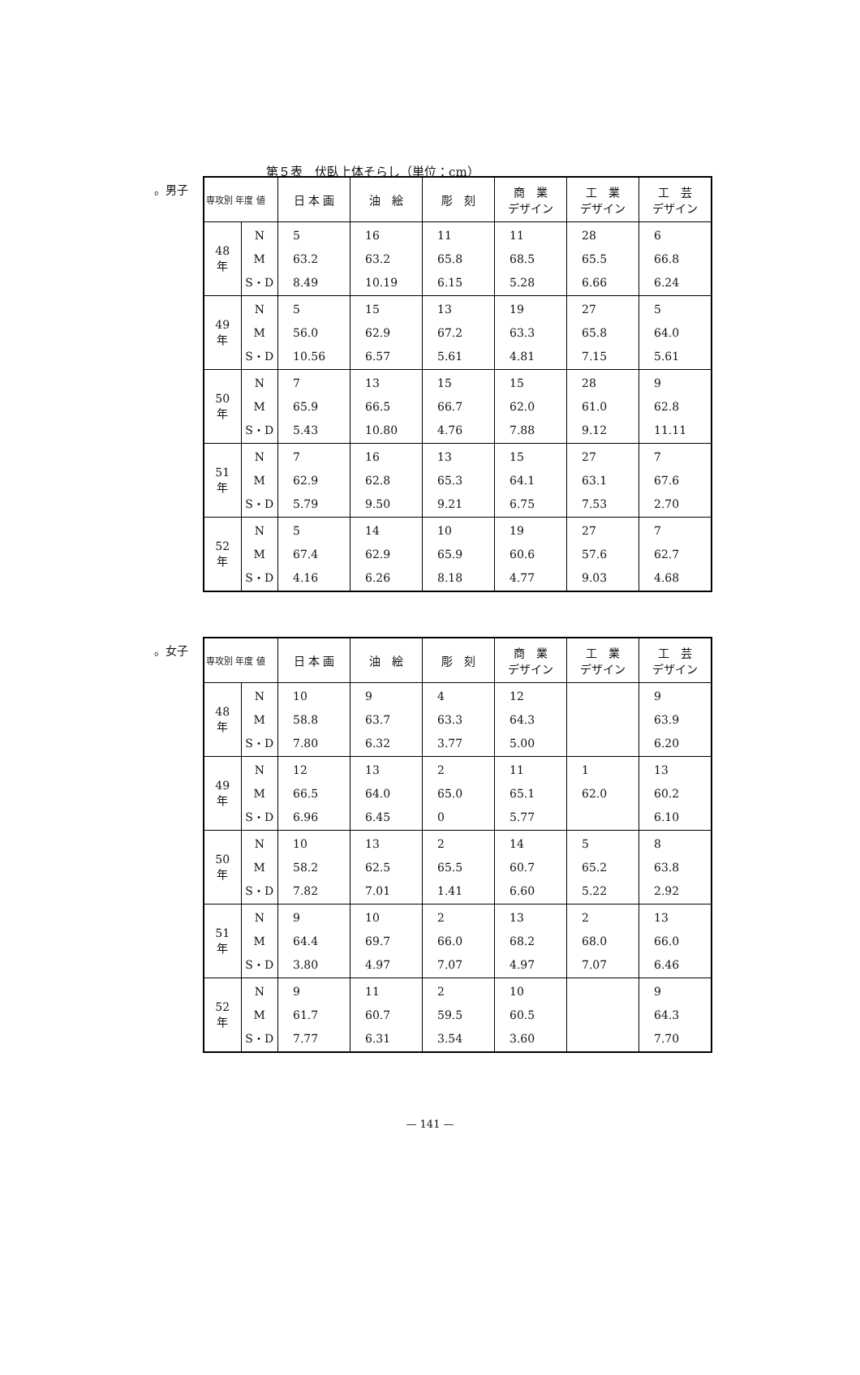第５表　伏臥上体そらし（単位：cm）
。男子
| 専攻別 年度 値 | | 日 本 画 | 油 絵 | 彫 刻 | 商 業 デザイン | 工 業 デザイン | 工 芸 デザイン |
| --- | --- | --- | --- | --- | --- | --- | --- |
| 48 年 | N M S・D | 5 63.2 8.49 | 16 63.2 10.19 | 11 65.8 6.15 | 11 68.5 5.28 | 28 65.5 6.66 | 6 66.8 6.24 |
| 49 年 | N M S・D | 5 56.0 10.56 | 15 62.9 6.57 | 13 67.2 5.61 | 19 63.3 4.81 | 27 65.8 7.15 | 5 64.0 5.61 |
| 50 年 | N M S・D | 7 65.9 5.43 | 13 66.5 10.80 | 15 66.7 4.76 | 15 62.0 7.88 | 28 61.0 9.12 | 9 62.8 11.11 |
| 51 年 | N M S・D | 7 62.9 5.79 | 16 62.8 9.50 | 13 65.3 9.21 | 15 64.1 6.75 | 27 63.1 7.53 | 7 67.6 2.70 |
| 52 年 | N M S・D | 5 67.4 4.16 | 14 62.9 6.26 | 10 65.9 8.18 | 19 60.6 4.77 | 27 57.6 9.03 | 7 62.7 4.68 |
。女子
| 専攻別 年度 値 | | 日 本 画 | 油 絵 | 彫 刻 | 商 業 デザイン | 工 業 デザイン | 工 芸 デザイン |
| --- | --- | --- | --- | --- | --- | --- | --- |
| 48 年 | N M S・D | 10 58.8 7.80 | 9 63.7 6.32 | 4 63.3 3.77 | 12 64.3 5.00 | | 9 63.9 6.20 |
| 49 年 | N M S・D | 12 66.5 6.96 | 13 64.0 6.45 | 2 65.0 0 | 11 65.1 5.77 | 1 62.0 | 13 60.2 6.10 |
| 50 年 | N M S・D | 10 58.2 7.82 | 13 62.5 7.01 | 2 65.5 1.41 | 14 60.7 6.60 | 5 65.2 5.22 | 8 63.8 2.92 |
| 51 年 | N M S・D | 9 64.4 3.80 | 10 69.7 4.97 | 2 66.0 7.07 | 13 68.2 4.97 | 2 68.0 7.07 | 13 66.0 6.46 |
| 52 年 | N M S・D | 9 61.7 7.77 | 11 60.7 6.31 | 2 59.5 3.54 | 10 60.5 3.60 | | 9 64.3 7.70 |
— 141 —